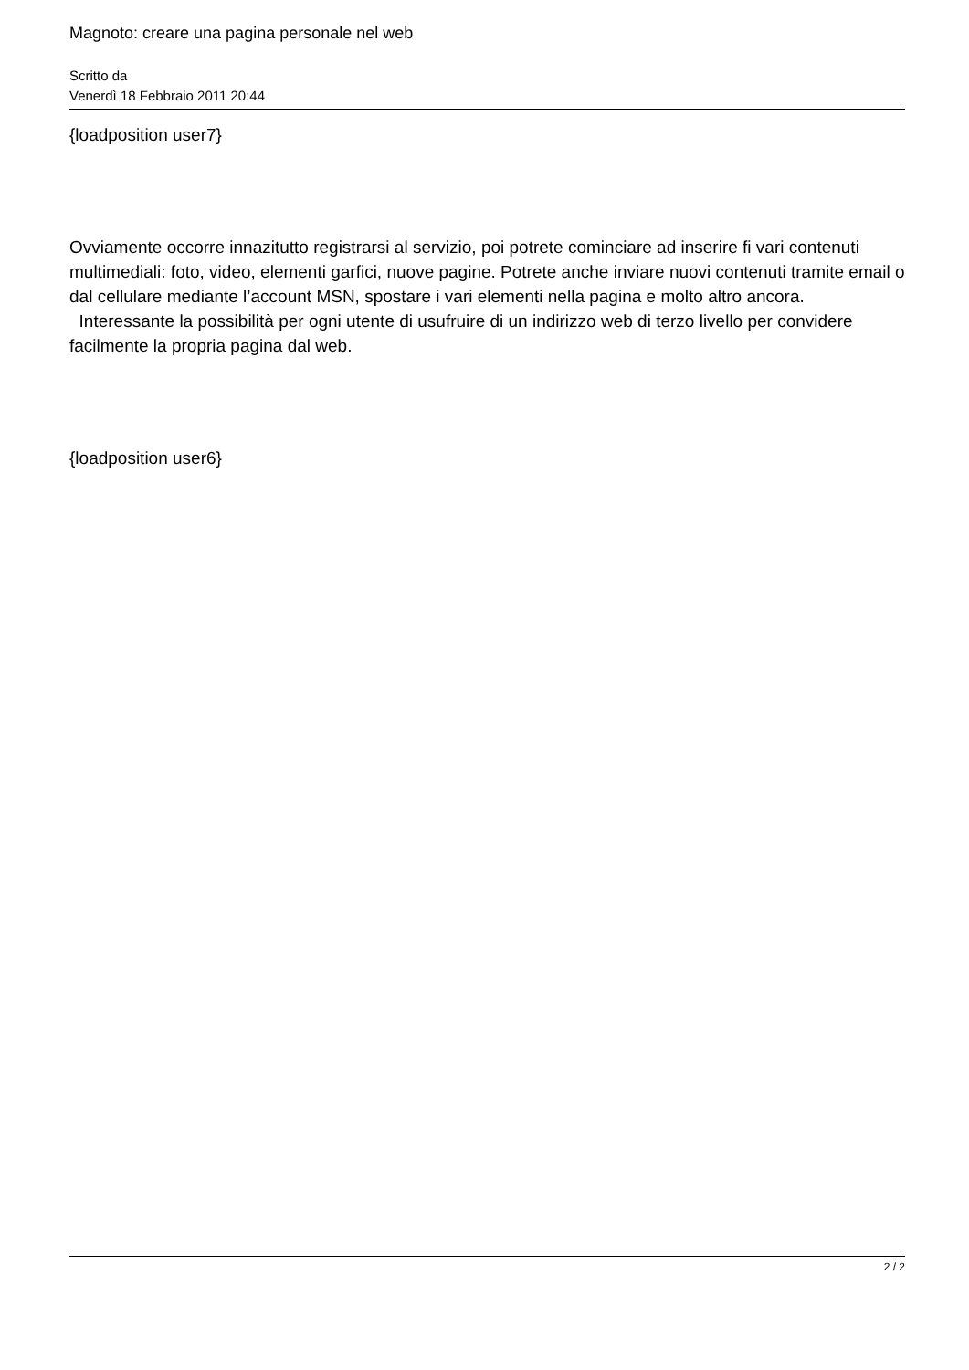Magnoto: creare una pagina personale nel web
Scritto da
Venerdì 18 Febbraio 2011 20:44
{loadposition user7}
Ovviamente occorre innazitutto registrarsi al servizio, poi potrete cominciare ad inserire fi vari contenuti multimediali: foto, video, elementi garfici, nuove pagine. Potrete anche inviare nuovi contenuti tramite email o dal cellulare mediante l’account MSN, spostare i vari elementi nella pagina e molto altro ancora.
Interessante la possibilità per ogni utente di usufruire di un indirizzo web di terzo livello per convidere facilmente la propria pagina dal web.
{loadposition user6}
2 / 2